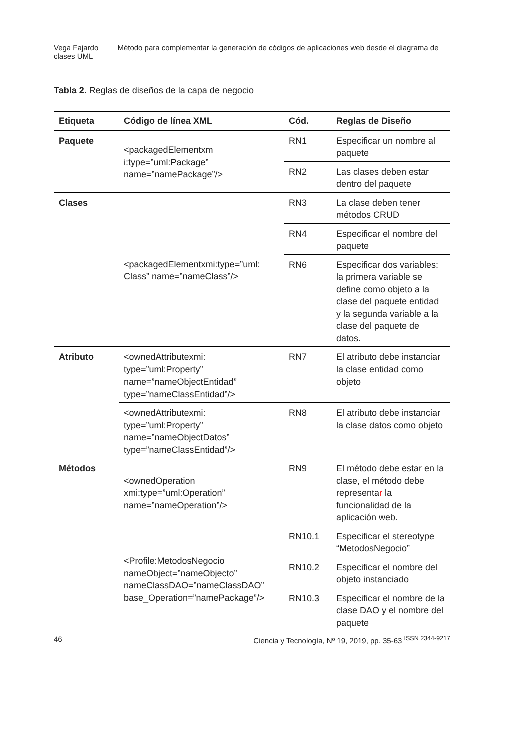Vega Fajardo Método para complementar la generación de códigos de aplicaciones web desde el diagrama de clases UML
Tabla 2. Reglas de diseños de la capa de negocio
| Etiqueta | Código de línea XML | Cód. | Reglas de Diseño |
| --- | --- | --- | --- |
| Paquete | <packagedElementxm i:type=”uml:Package” name=”namePackage”/> | RN1 | Especificar un nombre al paquete |
| | | RN2 | Las clases deben estar dentro del paquete |
| Clases | <packagedElementxmi:type=”uml: Class” name=”nameClass”/> | RN3 | La clase deben tener métodos CRUD |
| | | RN4 | Especificar el nombre del paquete |
| | | RN6 | Especificar dos variables: la primera variable se define como objeto a la clase del paquete entidad y la segunda variable a la clase del paquete de datos. |
| Atributo | <ownedAttributexmi: type=”uml:Property” name=”nameObjectEntidad” type=”nameClassEntidad”/> | RN7 | El atributo debe instanciar la clase entidad como objeto |
| | <ownedAttributexmi: type=”uml:Property” name=”nameObjectDatos” type=”nameClassEntidad”/> | RN8 | El atributo debe instanciar la clase datos como objeto |
| Métodos | <ownedOperation xmi:type=”uml:Operation” name=”nameOperation”/> | RN9 | El método debe estar en la clase, el método debe representa r la funcionalidad de la aplicación web. |
| | <Profile:MetodosNegocio nameObject=”nameObjecto” nameClassDAO=”nameClassDAO” base_Operation=”namePackage”/> | RN10.1 | Especificar el stereotype “MetodosNegocio” |
| | | RN10.2 | Especificar el nombre del objeto instanciado |
| | | RN10.3 | Especificar el nombre de la clase DAO y el nombre del paquete |
46 Ciencia y Tecnología, Nº 19, 2019, pp. 35-63 <sup>ISSN 2344-9217</sup>